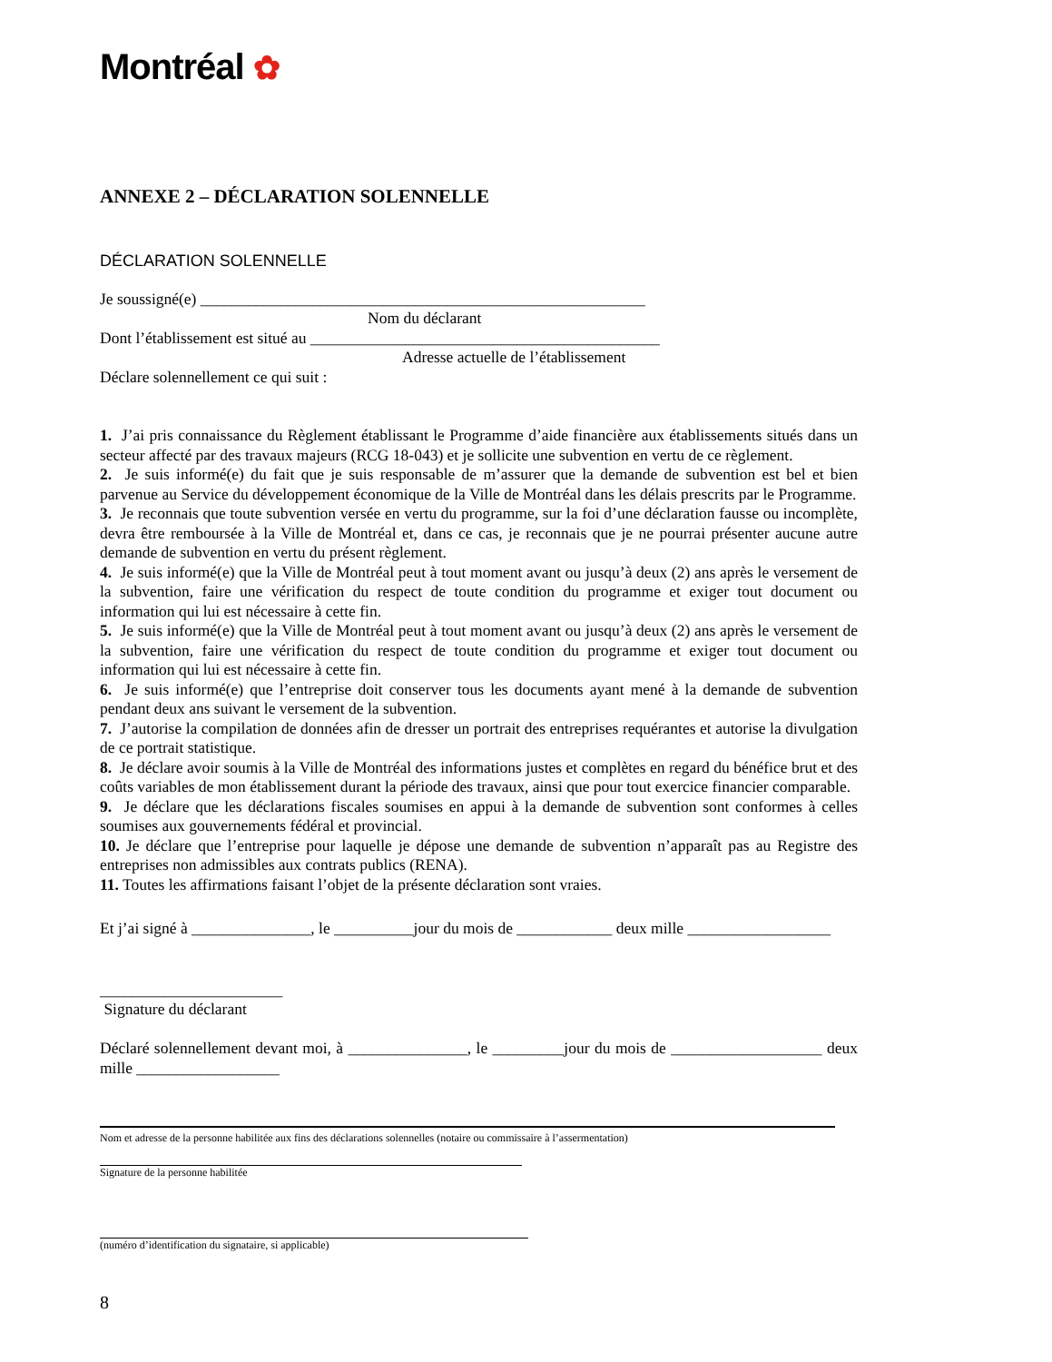Montréal ✿
ANNEXE 2 – DÉCLARATION SOLENNELLE
DÉCLARATION SOLENNELLE
Je soussigné(e) ________________________________________________________
Nom du déclarant
Dont l’établissement est situé au ____________________________________________
Adresse actuelle de l’établissement
Déclare solennellement ce qui suit :
1. J’ai pris connaissance du Règlement établissant le Programme d’aide financière aux établissements situés dans un secteur affecté par des travaux majeurs (RCG 18-043) et je sollicite une subvention en vertu de ce règlement.
2. Je suis informé(e) du fait que je suis responsable de m’assurer que la demande de subvention est bel et bien parvenue au Service du développement économique de la Ville de Montréal dans les délais prescrits par le Programme.
3. Je reconnais que toute subvention versée en vertu du programme, sur la foi d’une déclaration fausse ou incomplète, devra être remboursée à la Ville de Montréal et, dans ce cas, je reconnais que je ne pourrai présenter aucune autre demande de subvention en vertu du présent règlement.
4. Je suis informé(e) que la Ville de Montréal peut à tout moment avant ou jusqu’à deux (2) ans après le versement de la subvention, faire une vérification du respect de toute condition du programme et exiger tout document ou information qui lui est nécessaire à cette fin.
5. Je suis informé(e) que la Ville de Montréal peut à tout moment avant ou jusqu’à deux (2) ans après le versement de la subvention, faire une vérification du respect de toute condition du programme et exiger tout document ou information qui lui est nécessaire à cette fin.
6. Je suis informé(e) que l’entreprise doit conserver tous les documents ayant mené à la demande de subvention pendant deux ans suivant le versement de la subvention.
7. J’autorise la compilation de données afin de dresser un portrait des entreprises requérantes et autorise la divulgation de ce portrait statistique.
8. Je déclare avoir soumis à la Ville de Montréal des informations justes et complètes en regard du bénéfice brut et des coûts variables de mon établissement durant la période des travaux, ainsi que pour tout exercice financier comparable.
9. Je déclare que les déclarations fiscales soumises en appui à la demande de subvention sont conformes à celles soumises aux gouvernements fédéral et provincial.
10. Je déclare que l’entreprise pour laquelle je dépose une demande de subvention n’apparaît pas au Registre des entreprises non admissibles aux contrats publics (RENA).
11. Toutes les affirmations faisant l’objet de la présente déclaration sont vraies.
Et j’ai signé à _______________, le __________jour du mois de ____________ deux mille __________________
_______________________
Signature du déclarant
Déclaré solennellement devant moi, à _______________, le _________jour du mois de ___________________ deux mille __________________
Nom et adresse de la personne habilitée aux fins des déclarations solennelles (notaire ou commissaire à l’assermentation)
Signature de la personne habilitée
(numéro d’identification du signataire, si applicable)
8